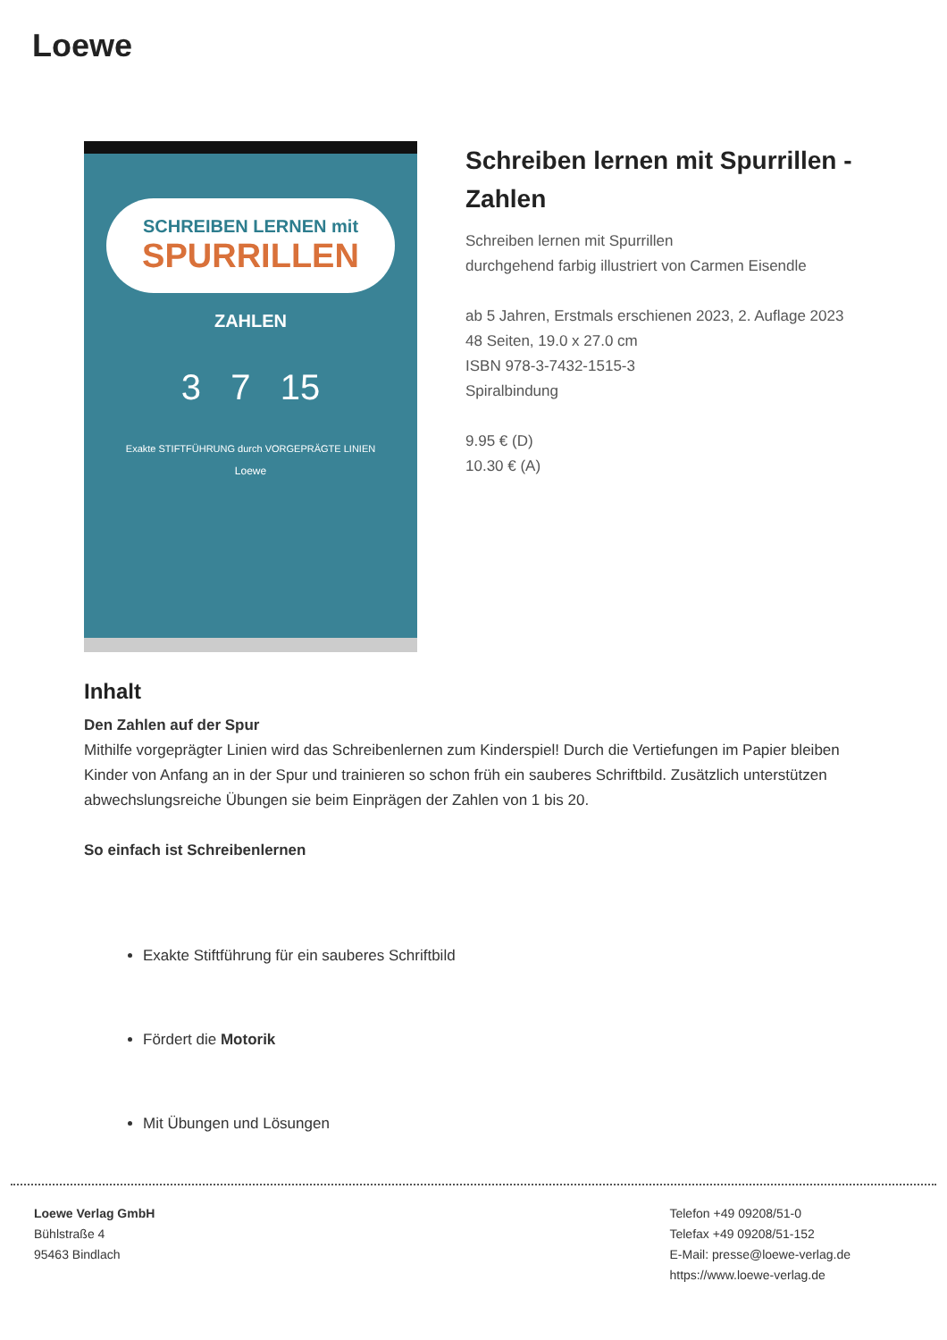Loewe
SCHREIBEN LERNEN mit
SPURRILLEN
ZAHLEN
3 7 15
Exakte STIFTFÜHRUNG durch VORGEPRÄGTE LINIEN
Loewe
Schreiben lernen mit Spurrillen - Zahlen
Schreiben lernen mit Spurrillen
durchgehend farbig illustriert von Carmen Eisendle
ab 5 Jahren, Erstmals erschienen 2023, 2. Auflage 2023
48 Seiten, 19.0 x 27.0 cm
ISBN 978-3-7432-1515-3
Spiralbindung
9.95 € (D)
10.30 € (A)
Inhalt
Den Zahlen auf der Spur
Mithilfe vorgeprägter Linien wird das Schreibenlernen zum Kinderspiel! Durch die Vertiefungen im Papier bleiben Kinder von Anfang an in der Spur und trainieren so schon früh ein sauberes Schriftbild. Zusätzlich unterstützen abwechslungsreiche Übungen sie beim Einprägen der Zahlen von 1 bis 20.
So einfach ist Schreibenlernen
Exakte Stiftführung für ein sauberes Schriftbild
Fördert die Motorik
Mit Übungen und Lösungen
Loewe Verlag GmbH
Bühlstraße 4
95463 Bindlach
Telefon +49 09208/51-0
Telefax +49 09208/51-152
E-Mail: presse@loewe-verlag.de
https://www.loewe-verlag.de